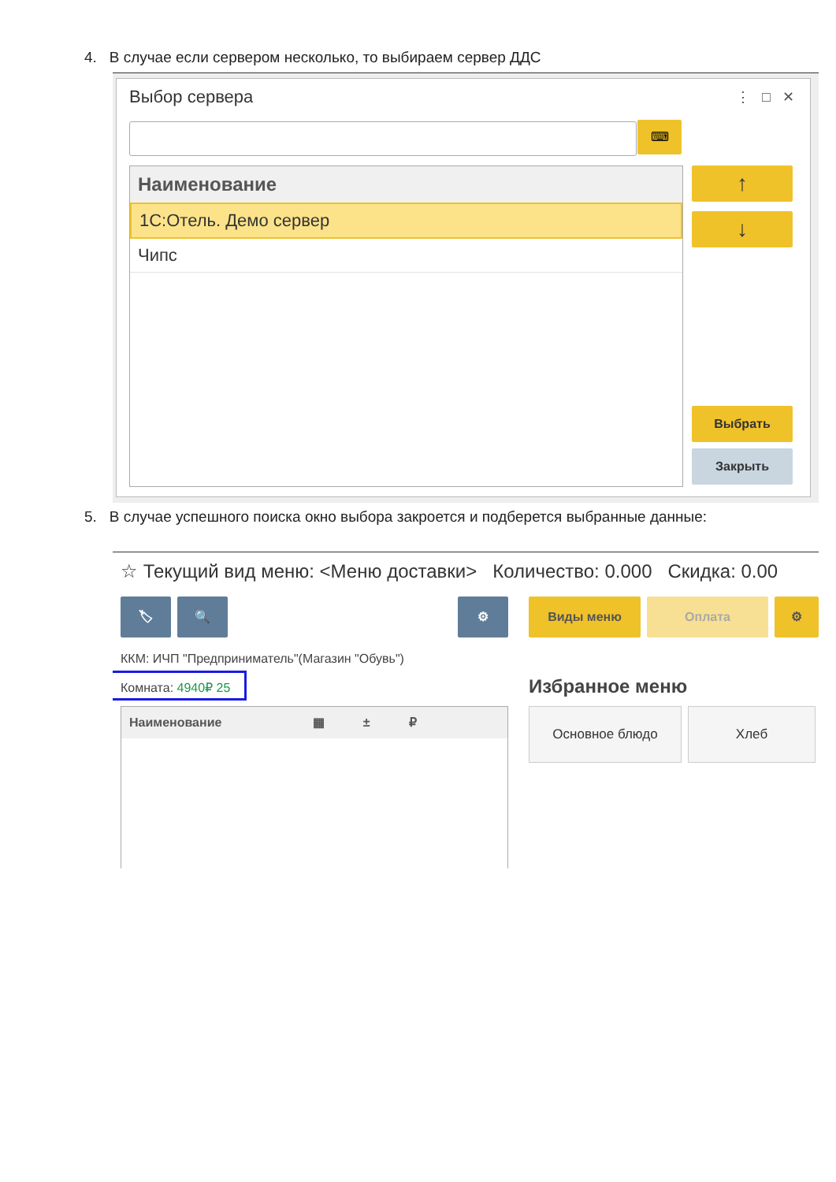4. В случае если сервером несколько, то выбираем сервер ДДС
Выбор сервера ⋮ □ ✕
⌨
Наименование
1С:Отель. Демо сервер
Чипс
↑
↓
Выбрать
Закрыть
5. В случае успешного поиска окно выбора закроется и подберется выбранные данные:
☆ Текущий вид меню: <Меню доставки> Количество: 0.000 Скидка: 0.00
🏷 🔍 ⚙ Виды меню Оплата ⚙
ККМ: ИЧП "Предприниматель"(Магазин "Обувь")
Комната: 4940₽ 25 Избранное меню
Наименование ▦ ± ₽
Основное блюдо Хлеб